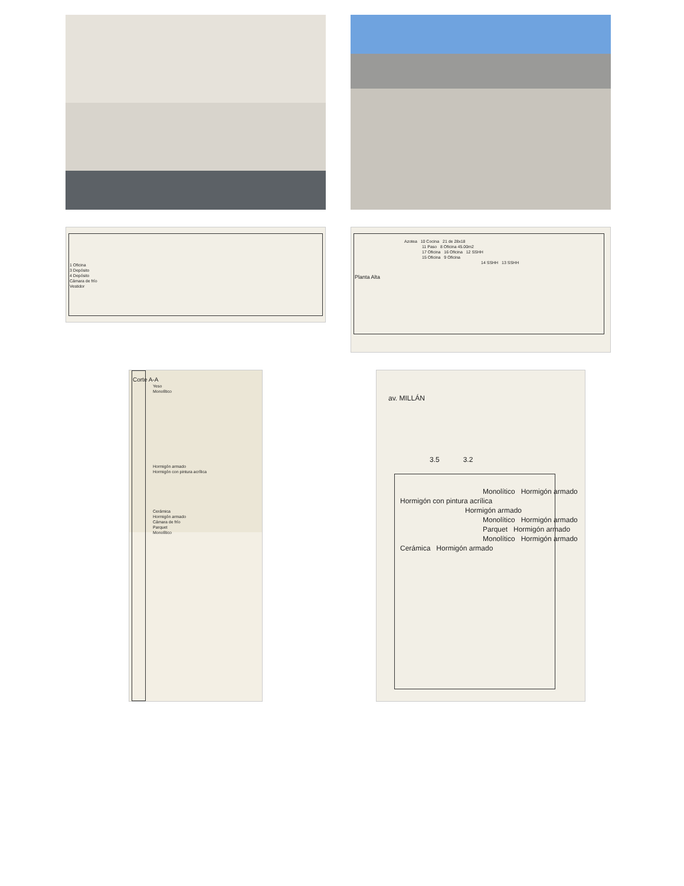1 Oficina
3 Depósito
4 Depósito
Cámara de frío
Vestidor
Azotea 10 Cocina 21 de 28x18
11 Paso 8 Oficina 45.00m2
17 Oficina 16 Oficina 12 SSHH
15 Oficina 9 Oficina
14 SSHH 13 SSHH
Planta Alta
Corte A-A
Yeso
Monolítico
Hormigón armado
Hormigón con pintura acrílica
Cerámica
Hormigón armado
Cámara de frío
Parquet
Monolítico
av. MILLÁN
3.5 3.2
Monolítico Hormigón armado
Hormigón con pintura acrílica
Hormigón armado
Monolítico Hormigón armado
Parquet Hormigón armado
Monolítico Hormigón armado
Cerámica Hormigón armado